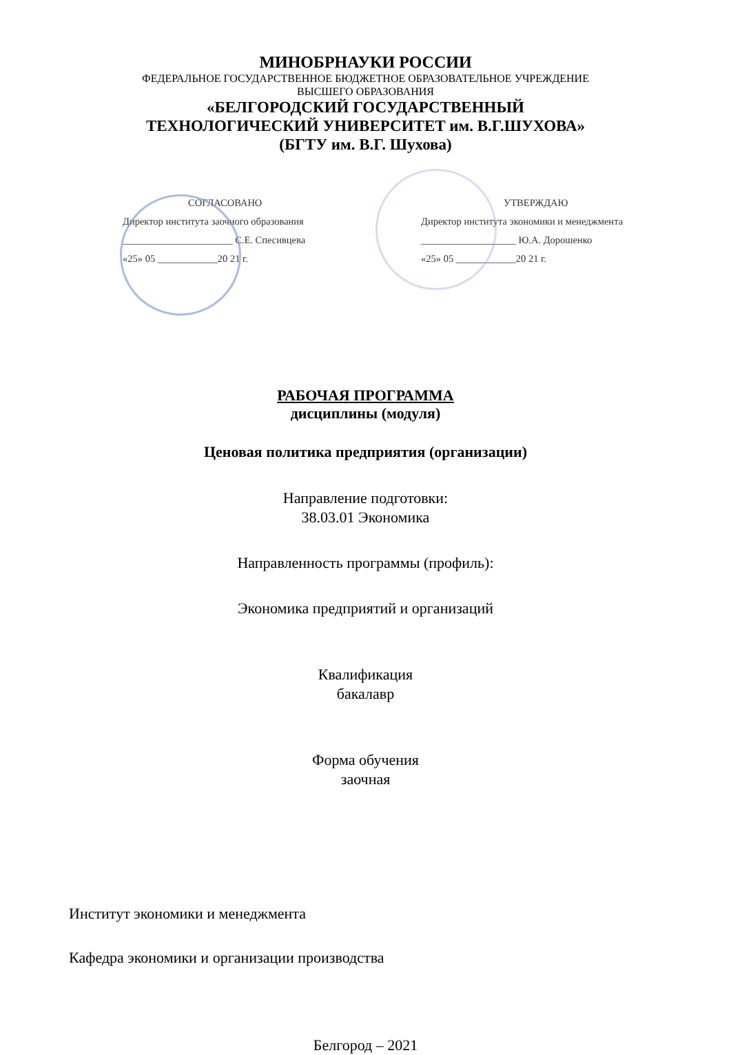МИНОБРНАУКИ РОССИИ
ФЕДЕРАЛЬНОЕ ГОСУДАРСТВЕННОЕ БЮДЖЕТНОЕ ОБРАЗОВАТЕЛЬНОЕ УЧРЕЖДЕНИЕ
ВЫСШЕГО ОБРАЗОВАНИЯ
«БЕЛГОРОДСКИЙ ГОСУДАРСТВЕННЫЙ
ТЕХНОЛОГИЧЕСКИЙ УНИВЕРСИТЕТ им. В.Г.ШУХОВА»
(БГТУ им. В.Г. Шухова)
СОГЛАСОВАНО
Директор института заочного образования
______________________ С.Е. Спесивцева
«25» 05 ____________20 21 г.
УТВЕРЖДАЮ
Директор института экономики и менеджмента
___________________ Ю.А. Дорошенко
«25» 05 ____________20 21 г.
РАБОЧАЯ ПРОГРАММА
дисциплины (модуля)
Ценовая политика предприятия (организации)
Направление подготовки:
38.03.01 Экономика
Направленность программы (профиль):
Экономика предприятий и организаций
Квалификация
бакалавр
Форма обучения
заочная
Институт экономики и менеджмента
Кафедра экономики и организации производства
Белгород – 2021